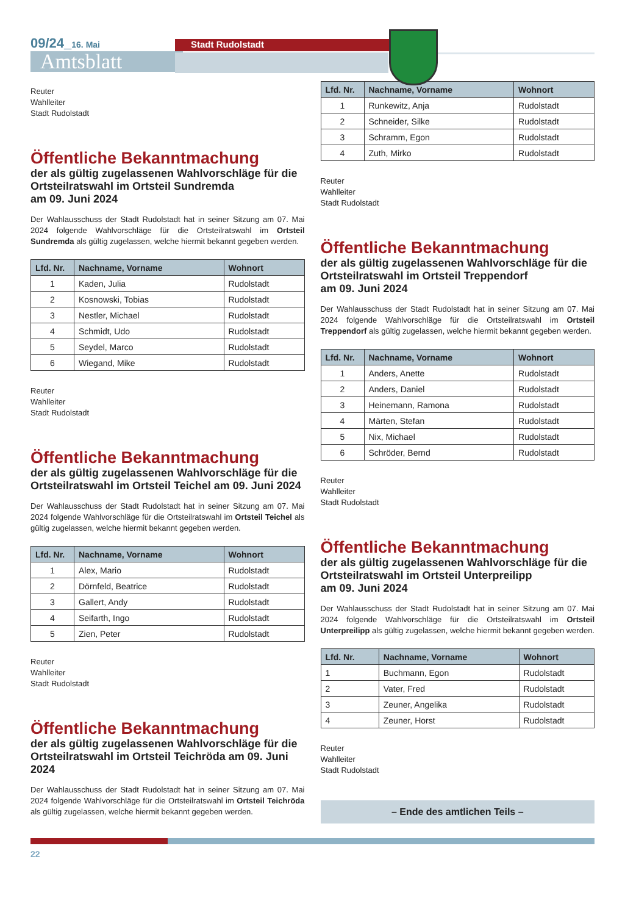09/24_16. Mai
Amtsblatt
Stadt Rudolstadt
Reuter
Wahlleiter
Stadt Rudolstadt
Öffentliche Bekanntmachung
der als gültig zugelassenen Wahlvorschläge für die Ortsteilratswahl im Ortsteil Sundremda
am 09. Juni 2024
Der Wahlausschuss der Stadt Rudolstadt hat in seiner Sitzung am 07. Mai 2024 folgende Wahlvorschläge für die Ortsteilratswahl im Ortsteil Sundremda als gültig zugelassen, welche hiermit bekannt gegeben werden.
| Lfd. Nr. | Nachname, Vorname | Wohnort |
| --- | --- | --- |
| 1 | Kaden, Julia | Rudolstadt |
| 2 | Kosnowski, Tobias | Rudolstadt |
| 3 | Nestler, Michael | Rudolstadt |
| 4 | Schmidt, Udo | Rudolstadt |
| 5 | Seydel, Marco | Rudolstadt |
| 6 | Wiegand, Mike | Rudolstadt |
Reuter
Wahlleiter
Stadt Rudolstadt
Öffentliche Bekanntmachung
der als gültig zugelassenen Wahlvorschläge für die Ortsteilratswahl im Ortsteil Teichel am 09. Juni 2024
Der Wahlausschuss der Stadt Rudolstadt hat in seiner Sitzung am 07. Mai 2024 folgende Wahlvorschläge für die Ortsteilratswahl im Ortsteil Teichel als gültig zugelassen, welche hiermit bekannt gegeben werden.
| Lfd. Nr. | Nachname, Vorname | Wohnort |
| --- | --- | --- |
| 1 | Alex, Mario | Rudolstadt |
| 2 | Dörnfeld, Beatrice | Rudolstadt |
| 3 | Gallert, Andy | Rudolstadt |
| 4 | Seifarth, Ingo | Rudolstadt |
| 5 | Zien, Peter | Rudolstadt |
Reuter
Wahlleiter
Stadt Rudolstadt
Öffentliche Bekanntmachung
der als gültig zugelassenen Wahlvorschläge für die Ortsteilratswahl im Ortsteil Teichröda am 09. Juni 2024
Der Wahlausschuss der Stadt Rudolstadt hat in seiner Sitzung am 07. Mai 2024 folgende Wahlvorschläge für die Ortsteilratswahl im Ortsteil Teichröda als gültig zugelassen, welche hiermit bekannt gegeben werden.
| Lfd. Nr. | Nachname, Vorname | Wohnort |
| --- | --- | --- |
| 1 | Runkewitz, Anja | Rudolstadt |
| 2 | Schneider, Silke | Rudolstadt |
| 3 | Schramm, Egon | Rudolstadt |
| 4 | Zuth, Mirko | Rudolstadt |
Reuter
Wahlleiter
Stadt Rudolstadt
Öffentliche Bekanntmachung
der als gültig zugelassenen Wahlvorschläge für die Ortsteilratswahl im Ortsteil Treppendorf
am 09. Juni 2024
Der Wahlausschuss der Stadt Rudolstadt hat in seiner Sitzung am 07. Mai 2024 folgende Wahlvorschläge für die Ortsteilratswahl im Ortsteil Treppendorf als gültig zugelassen, welche hiermit bekannt gegeben werden.
| Lfd. Nr. | Nachname, Vorname | Wohnort |
| --- | --- | --- |
| 1 | Anders, Anette | Rudolstadt |
| 2 | Anders, Daniel | Rudolstadt |
| 3 | Heinemann, Ramona | Rudolstadt |
| 4 | Märten, Stefan | Rudolstadt |
| 5 | Nix, Michael | Rudolstadt |
| 6 | Schröder, Bernd | Rudolstadt |
Reuter
Wahlleiter
Stadt Rudolstadt
Öffentliche Bekanntmachung
der als gültig zugelassenen Wahlvorschläge für die Ortsteilratswahl im Ortsteil Unterpreilipp
am 09. Juni 2024
Der Wahlausschuss der Stadt Rudolstadt hat in seiner Sitzung am 07. Mai 2024 folgende Wahlvorschläge für die Ortsteilratswahl im Ortsteil Unterpreilipp als gültig zugelassen, welche hiermit bekannt gegeben werden.
| Lfd. Nr. | Nachname, Vorname | Wohnort |
| --- | --- | --- |
| 1 | Buchmann, Egon | Rudolstadt |
| 2 | Vater, Fred | Rudolstadt |
| 3 | Zeuner, Angelika | Rudolstadt |
| 4 | Zeuner, Horst | Rudolstadt |
Reuter
Wahlleiter
Stadt Rudolstadt
– Ende des amtlichen Teils –
22